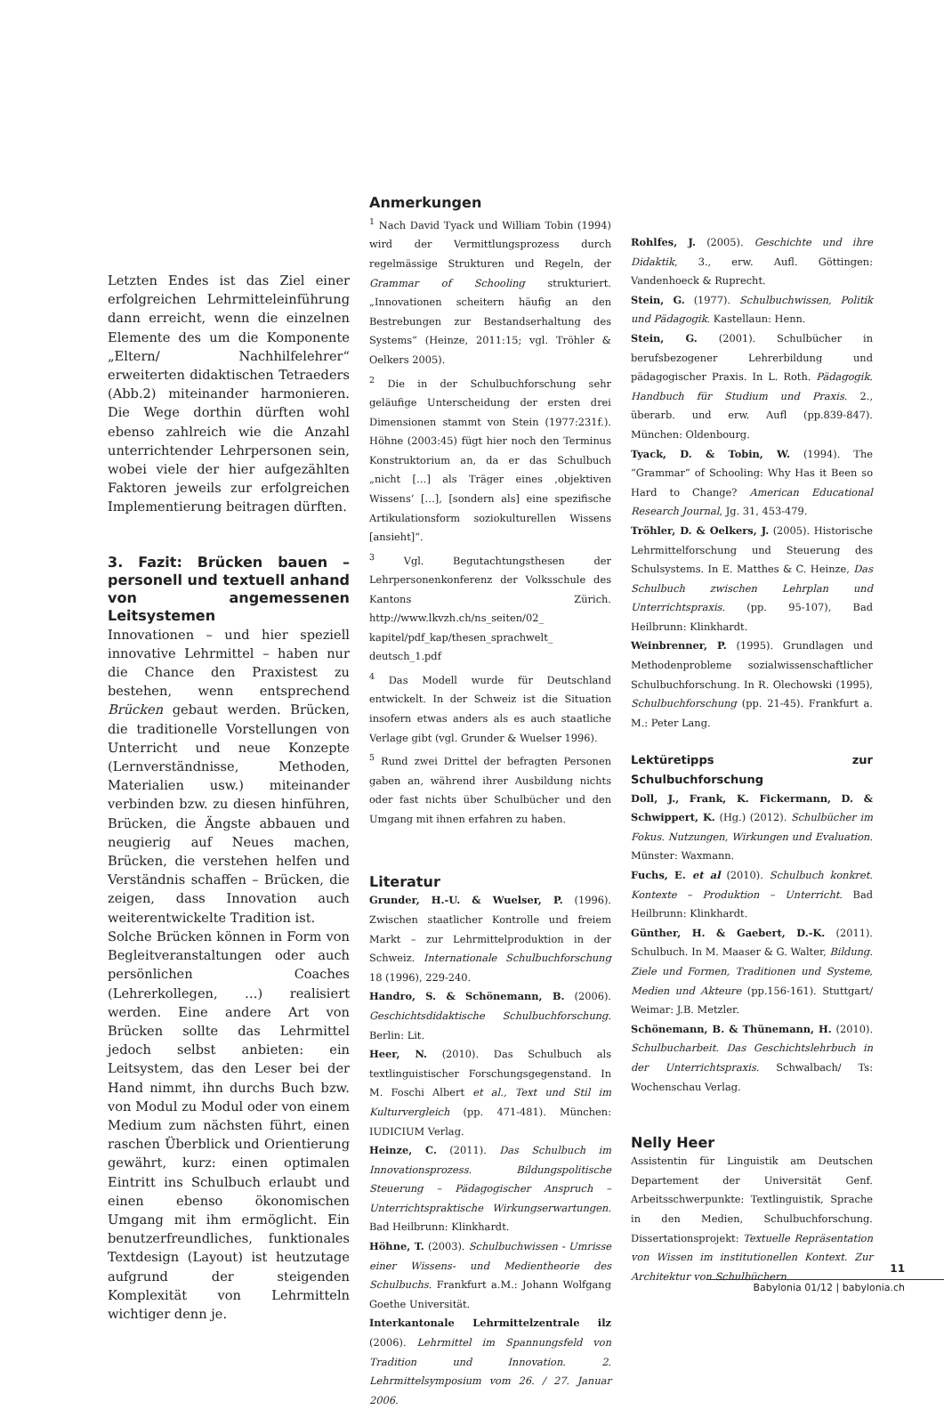Letzten Endes ist das Ziel einer erfolgreichen Lehrmitteleinführung dann erreicht, wenn die einzelnen Elemente des um die Komponente „Eltern/ Nachhilfelehrer“ erweiterten didaktischen Tetraeders (Abb.2) miteinander harmonieren. Die Wege dorthin dürften wohl ebenso zahlreich wie die Anzahl unterrichtender Lehrpersonen sein, wobei viele der hier aufgezählten Faktoren jeweils zur erfolgreichen Implementierung beitragen dürften.
3. Fazit: Brücken bauen – personell und textuell anhand von angemessenen Leitsystemen
Innovationen – und hier speziell innovative Lehrmittel – haben nur die Chance den Praxistest zu bestehen, wenn entsprechend Brücken gebaut werden. Brücken, die traditionelle Vorstellungen von Unterricht und neue Konzepte (Lernverständnisse, Methoden, Materialien usw.) miteinander verbinden bzw. zu diesen hinführen, Brücken, die Ängste abbauen und neugierig auf Neues machen, Brücken, die verstehen helfen und Verständnis schaffen – Brücken, die zeigen, dass Innovation auch weiterentwickelte Tradition ist.
Solche Brücken können in Form von Begleitveranstaltungen oder auch persönlichen Coaches (Lehrerkollegen, …) realisiert werden. Eine andere Art von Brücken sollte das Lehrmittel jedoch selbst anbieten: ein Leitsystem, das den Leser bei der Hand nimmt, ihn durchs Buch bzw. von Modul zu Modul oder von einem Medium zum nächsten führt, einen raschen Überblick und Orientierung gewährt, kurz: einen optimalen Eintritt ins Schulbuch erlaubt und einen ebenso ökonomischen Umgang mit ihm ermöglicht. Ein benutzerfreundliches, funktionales Textdesign (Layout) ist heutzutage aufgrund der steigenden Komplexität von Lehrmitteln wichtiger denn je.
Anmerkungen
<sup>1</sup> Nach David Tyack und William Tobin (1994) wird der Vermittlungsprozess durch regelmässige Strukturen und Regeln, der Grammar of Schooling strukturiert. „Innovationen scheitern häufig an den Bestrebungen zur Bestandserhaltung des Systems“ (Heinze, 2011:15; vgl. Tröhler & Oelkers 2005).
<sup>2</sup> Die in der Schulbuchforschung sehr geläufige Unterscheidung der ersten drei Dimensionen stammt von Stein (1977:231f.). Höhne (2003:45) fügt hier noch den Terminus Konstruktorium an, da er das Schulbuch „nicht […] als Träger eines ‚objektiven Wissens‘ […], [sondern als] eine spezifische Artikulationsform soziokulturellen Wissens [ansieht]“.
<sup>3</sup> Vgl. Begutachtungsthesen der Lehrpersonenkonferenz der Volksschule des Kantons Zürich. http://www.lkvzh.ch/ns_seiten/02_ kapitel/pdf_kap/thesen_sprachwelt_ deutsch_1.pdf
<sup>4</sup> Das Modell wurde für Deutschland entwickelt. In der Schweiz ist die Situation insofern etwas anders als es auch staatliche Verlage gibt (vgl. Grunder & Wuelser 1996).
<sup>5</sup> Rund zwei Drittel der befragten Personen gaben an, während ihrer Ausbildung nichts oder fast nichts über Schulbücher und den Umgang mit ihnen erfahren zu haben.
Literatur
Grunder, H.-U. & Wuelser, P. (1996). Zwischen staatlicher Kontrolle und freiem Markt – zur Lehrmittelproduktion in der Schweiz. Internationale Schulbuchforschung 18 (1996), 229-240.
Handro, S. & Schönemann, B. (2006). Geschichtsdidaktische Schulbuchforschung. Berlin: Lit.
Heer, N. (2010). Das Schulbuch als textlinguistischer Forschungsgegenstand. In M. Foschi Albert et al., Text und Stil im Kulturvergleich (pp. 471-481). München: IUDICIUM Verlag.
Heinze, C. (2011). Das Schulbuch im Innovationsprozess. Bildungspolitische Steuerung – Pädagogischer Anspruch – Unterrichtspraktische Wirkungserwartungen. Bad Heilbrunn: Klinkhardt.
Höhne, T. (2003). Schulbuchwissen - Umrisse einer Wissens- und Medientheorie des Schulbuchs. Frankfurt a.M.: Johann Wolfgang Goethe Universität.
Interkantonale Lehrmittelzentrale ilz (2006). Lehrmittel im Spannungsfeld von Tradition und Innovation. 2. Lehrmittelsymposium vom 26. / 27. Januar 2006.
Rohlfes, J. (2005). Geschichte und ihre Didaktik, 3., erw. Aufl. Göttingen: Vandenhoeck & Ruprecht.
Stein, G. (1977). Schulbuchwissen, Politik und Pädagogik. Kastellaun: Henn.
Stein, G. (2001). Schulbücher in berufsbezogener Lehrerbildung und pädagogischer Praxis. In L. Roth. Pädagogik. Handbuch für Studium und Praxis. 2., überarb. und erw. Aufl (pp.839-847). München: Oldenbourg.
Tyack, D. & Tobin, W. (1994). The “Grammar” of Schooling: Why Has it Been so Hard to Change? American Educational Research Journal, Jg. 31, 453-479.
Tröhler, D. & Oelkers, J. (2005). Historische Lehrmittelforschung und Steuerung des Schulsystems. In E. Matthes & C. Heinze, Das Schulbuch zwischen Lehrplan und Unterrichtspraxis. (pp. 95-107), Bad Heilbrunn: Klinkhardt.
Weinbrenner, P. (1995). Grundlagen und Methodenprobleme sozialwissenschaftlicher Schulbuchforschung. In R. Olechowski (1995), Schulbuchforschung (pp. 21-45). Frankfurt a. M.: Peter Lang.
Lektüretipps zur Schulbuchforschung
Doll, J., Frank, K. Fickermann, D. & Schwippert, K. (Hg.) (2012). Schulbücher im Fokus. Nutzungen, Wirkungen und Evaluation. Münster: Waxmann.
Fuchs, E. et al (2010). Schulbuch konkret. Kontexte – Produktion – Unterricht. Bad Heilbrunn: Klinkhardt.
Günther, H. & Gaebert, D.-K. (2011). Schulbuch. In M. Maaser & G. Walter, Bildung. Ziele und Formen, Traditionen und Systeme, Medien und Akteure (pp.156-161). Stuttgart/ Weimar: J.B. Metzler.
Schönemann, B. & Thünemann, H. (2010). Schulbucharbeit. Das Geschichtslehrbuch in der Unterrichtspraxis. Schwalbach/ Ts: Wochenschau Verlag.
Nelly Heer
Assistentin für Linguistik am Deutschen Departement der Universität Genf. Arbeitsschwerpunkte: Textlinguistik, Sprache in den Medien, Schulbuchforschung. Dissertationsprojekt: Textuelle Repräsentation von Wissen im institutionellen Kontext. Zur Architektur von Schulbüchern.
11
Babylonia 01/12 | babylonia.ch